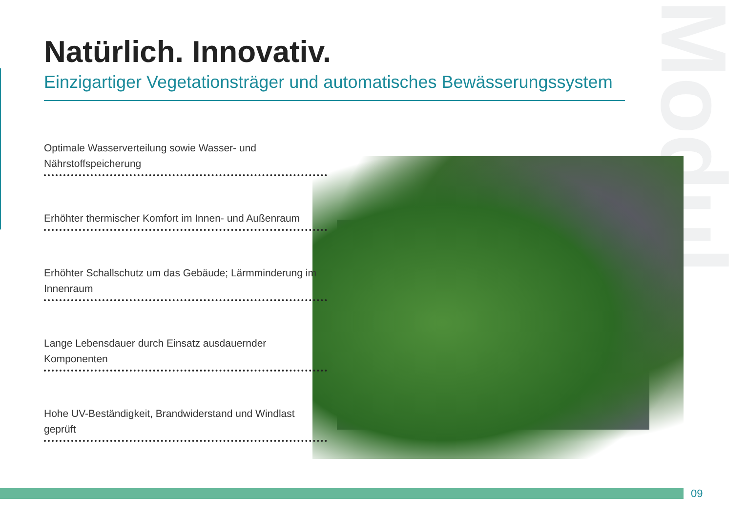Modul
Natürlich. Innovativ.
Einzigartiger Vegetationsträger und automatisches Bewässerungssystem
Optimale Wasserverteilung sowie Wasser- und Nährstoffspeicherung
Erhöhter thermischer Komfort im Innen- und Außenraum
Erhöhter Schallschutz um das Gebäude; Lärmminderung im Innenraum
Lange Lebensdauer durch Einsatz ausdauernder Komponenten
Hohe UV-Beständigkeit, Brandwiderstand und Windlast geprüft
09